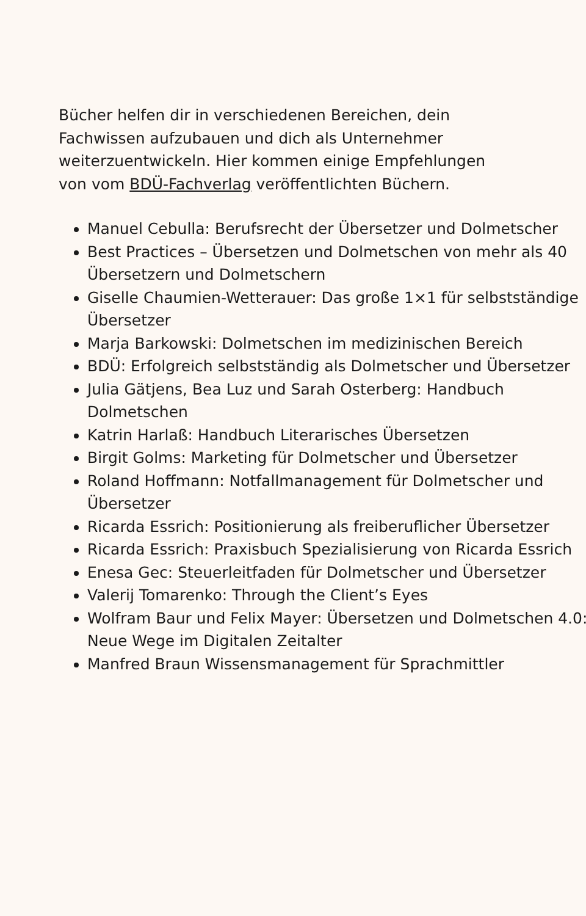Bücher helfen dir in verschiedenen Bereichen, dein Fachwissen aufzubauen und dich als Unternehmer weiterzuentwickeln. Hier kommen einige Empfehlungen von vom BDÜ-Fachverlag veröffentlichten Büchern.
Manuel Cebulla: Berufsrecht der Übersetzer und Dolmetscher
Best Practices – Übersetzen und Dolmetschen von mehr als 40 Übersetzern und Dolmetschern
Giselle Chaumien-Wetterauer: Das große 1×1 für selbstständige Übersetzer
Marja Barkowski: Dolmetschen im medizinischen Bereich
BDÜ: Erfolgreich selbstständig als Dolmetscher und Übersetzer
Julia Gätjens, Bea Luz und Sarah Osterberg: Handbuch Dolmetschen
Katrin Harlaß: Handbuch Literarisches Übersetzen
Birgit Golms: Marketing für Dolmetscher und Übersetzer
Roland Hoffmann: Notfallmanagement für Dolmetscher und Übersetzer
Ricarda Essrich: Positionierung als freiberuflicher Übersetzer
Ricarda Essrich: Praxisbuch Spezialisierung von Ricarda Essrich
Enesa Gec: Steuerleitfaden für Dolmetscher und Übersetzer
Valerij Tomarenko: Through the Client’s Eyes
Wolfram Baur und Felix Mayer: Übersetzen und Dolmetschen 4.0: Neue Wege im Digitalen Zeitalter
Manfred Braun Wissensmanagement für Sprachmittler